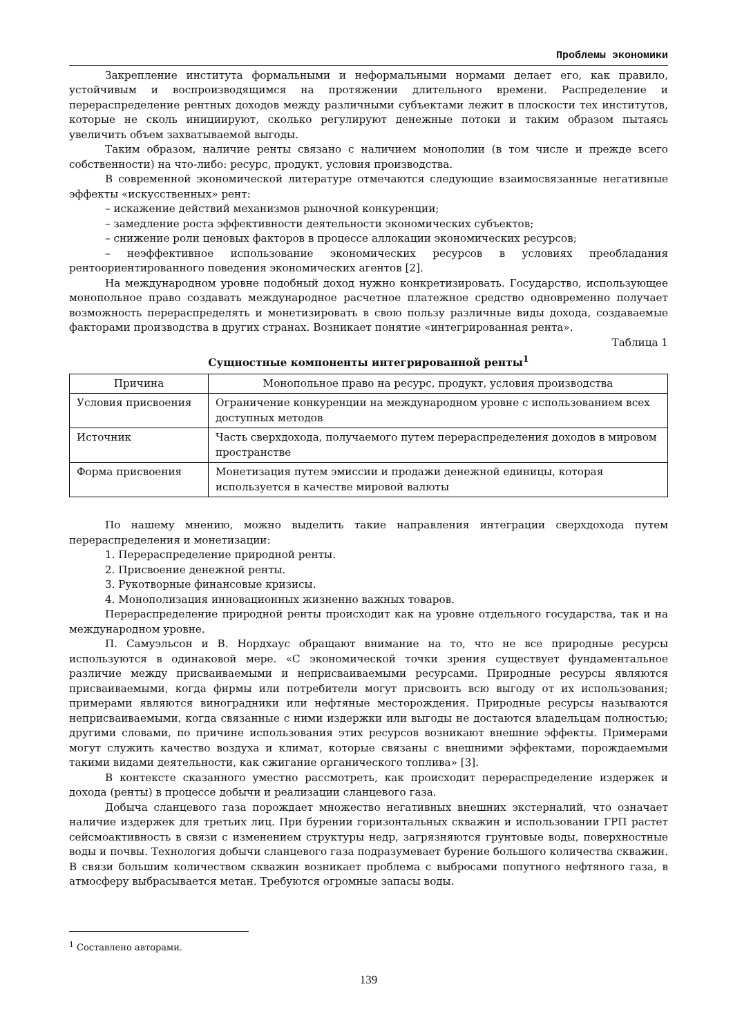Проблемы экономики
Закрепление института формальными и неформальными нормами делает его, как правило, устойчивым и воспроизводящимся на протяжении длительного времени. Распределение и перераспределение рентных доходов между различными субъектами лежит в плоскости тех институтов, которые не сколь инициируют, сколько регулируют денежные потоки и таким образом пытаясь увеличить объем захватываемой выгоды.
Таким образом, наличие ренты связано с наличием монополии (в том числе и прежде всего собственности) на что-либо: ресурс, продукт, условия производства.
В современной экономической литературе отмечаются следующие взаимосвязанные негативные эффекты «искусственных» рент:
– искажение действий механизмов рыночной конкуренции;
– замедление роста эффективности деятельности экономических субъектов;
– снижение роли ценовых факторов в процессе аллокации экономических ресурсов;
– неэффективное использование экономических ресурсов в условиях преобладания рентоориентированного поведения экономических агентов [2].
На международном уровне подобный доход нужно конкретизировать. Государство, использующее монопольное право создавать международное расчетное платежное средство одновременно получает возможность перераспределять и монетизировать в свою пользу различные виды дохода, создаваемые факторами производства в других странах. Возникает понятие «интегрированная рента».
Таблица 1
Сущностные компоненты интегрированной ренты<sup>1</sup>
| Причина | Монопольное право на ресурс, продукт, условия производства |
| --- | --- |
| Условия присвоения | Ограничение конкуренции на международном уровне с использованием всех доступных методов |
| Источник | Часть сверхдохода, получаемого путем перераспределения доходов в мировом пространстве |
| Форма присвоения | Монетизация путем эмиссии и продажи денежной единицы, которая используется в качестве мировой валюты |
По нашему мнению, можно выделить такие направления интеграции сверхдохода путем перераспределения и монетизации:
1. Перераспределение природной ренты.
2. Присвоение денежной ренты.
3. Рукотворные финансовые кризисы.
4. Монополизация инновационных жизненно важных товаров.
Перераспределение природной ренты происходит как на уровне отдельного государства, так и на международном уровне.
П. Самуэльсон и В. Нордхаус обращают внимание на то, что не все природные ресурсы используются в одинаковой мере. «С экономической точки зрения существует фундаментальное различие между присваиваемыми и неприсваиваемыми ресурсами. Природные ресурсы являются присваиваемыми, когда фирмы или потребители могут присвоить всю выгоду от их использования; примерами являются виноградники или нефтяные месторождения. Природные ресурсы называются неприсваиваемыми, когда связанные с ними издержки или выгоды не достаются владельцам полностью; другими словами, по причине использования этих ресурсов возникают внешние эффекты. Примерами могут служить качество воздуха и климат, которые связаны с внешними эффектами, порождаемыми такими видами деятельности, как сжигание органического топлива» [3].
В контексте сказанного уместно рассмотреть, как происходит перераспределение издержек и дохода (ренты) в процессе добычи и реализации сланцевого газа.
Добыча сланцевого газа порождает множество негативных внешних экстерналий, что означает наличие издержек для третьих лиц. При бурении горизонтальных скважин и использовании ГРП растет сейсмоактивность в связи с изменением структуры недр, загрязняются грунтовые воды, поверхностные воды и почвы. Технология добычи сланцевого газа подразумевает бурение большого количества скважин. В связи большим количеством скважин возникает проблема с выбросами попутного нефтяного газа, в атмосферу выбрасывается метан. Требуются огромные запасы воды.
<sup>1</sup> Составлено авторами.
139